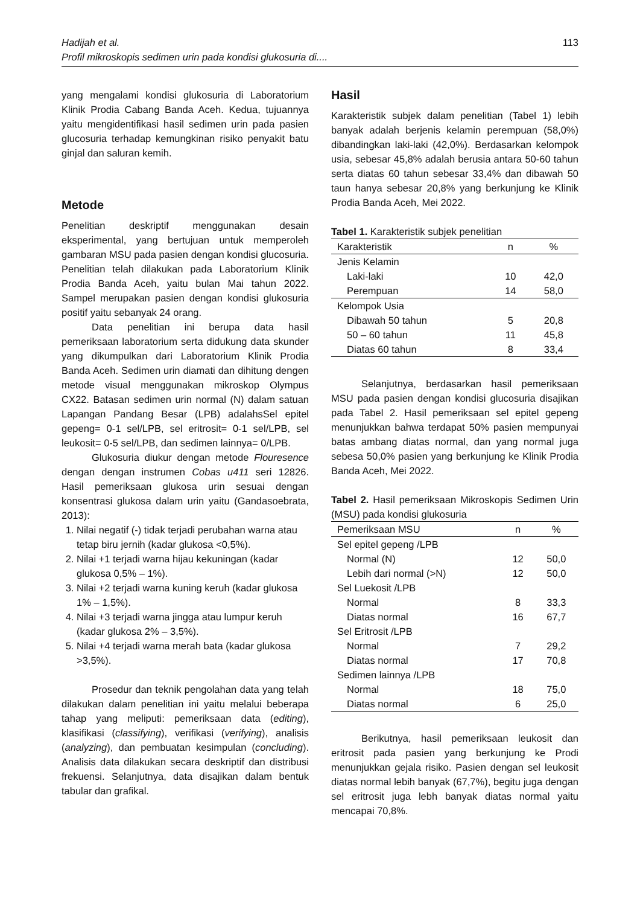Hadijah et al.
Profil mikroskopis sedimen urin pada kondisi glukosuria di....
113
yang mengalami kondisi glukosuria di Laboratorium Klinik Prodia Cabang Banda Aceh. Kedua, tujuannya yaitu mengidentifikasi hasil sedimen urin pada pasien glucosuria terhadap kemungkinan risiko penyakit batu ginjal dan saluran kemih.
Metode
Penelitian deskriptif menggunakan desain eksperimental, yang bertujuan untuk memperoleh gambaran MSU pada pasien dengan kondisi glucosuria. Penelitian telah dilakukan pada Laboratorium Klinik Prodia Banda Aceh, yaitu bulan Mai tahun 2022. Sampel merupakan pasien dengan kondisi glukosuria positif yaitu sebanyak 24 orang.
Data penelitian ini berupa data hasil pemeriksaan laboratorium serta didukung data skunder yang dikumpulkan dari Laboratorium Klinik Prodia Banda Aceh. Sedimen urin diamati dan dihitung dengen metode visual menggunakan mikroskop Olympus CX22. Batasan sedimen urin normal (N) dalam satuan Lapangan Pandang Besar (LPB) adalahsSel epitel gepeng= 0-1 sel/LPB, sel eritrosit= 0-1 sel/LPB, sel leukosit= 0-5 sel/LPB, dan sedimen lainnya= 0/LPB.
Glukosuria diukur dengan metode Flouresence dengan dengan instrumen Cobas u411 seri 12826. Hasil pemeriksaan glukosa urin sesuai dengan konsentrasi glukosa dalam urin yaitu (Gandasoebrata, 2013):
1. Nilai negatif (-) tidak terjadi perubahan warna atau tetap biru jernih (kadar glukosa <0,5%).
2. Nilai +1 terjadi warna hijau kekuningan (kadar glukosa 0,5% – 1%).
3. Nilai +2 terjadi warna kuning keruh (kadar glukosa 1% – 1,5%).
4. Nilai +3 terjadi warna jingga atau lumpur keruh (kadar glukosa 2% – 3,5%).
5. Nilai +4 terjadi warna merah bata (kadar glukosa >3,5%).
Prosedur dan teknik pengolahan data yang telah dilakukan dalam penelitian ini yaitu melalui beberapa tahap yang meliputi: pemeriksaan data (editing), klasifikasi (classifying), verifikasi (verifying), analisis (analyzing), dan pembuatan kesimpulan (concluding). Analisis data dilakukan secara deskriptif dan distribusi frekuensi. Selanjutnya, data disajikan dalam bentuk tabular dan grafikal.
Hasil
Karakteristik subjek dalam penelitian (Tabel 1) lebih banyak adalah berjenis kelamin perempuan (58,0%) dibandingkan laki-laki (42,0%). Berdasarkan kelompok usia, sebesar 45,8% adalah berusia antara 50-60 tahun serta diatas 60 tahun sebesar 33,4% dan dibawah 50 taun hanya sebesar 20,8% yang berkunjung ke Klinik Prodia Banda Aceh, Mei 2022.
Tabel 1. Karakteristik subjek penelitian
| Karakteristik | n | % |
| --- | --- | --- |
| Jenis Kelamin | | |
| Laki-laki | 10 | 42,0 |
| Perempuan | 14 | 58,0 |
| Kelompok Usia | | |
| Dibawah 50 tahun | 5 | 20,8 |
| 50 – 60 tahun | 11 | 45,8 |
| Diatas 60 tahun | 8 | 33,4 |
Selanjutnya, berdasarkan hasil pemeriksaan MSU pada pasien dengan kondisi glucosuria disajikan pada Tabel 2. Hasil pemeriksaan sel epitel gepeng menunjukkan bahwa terdapat 50% pasien mempunyai batas ambang diatas normal, dan yang normal juga sebesa 50,0% pasien yang berkunjung ke Klinik Prodia Banda Aceh, Mei 2022.
Tabel 2. Hasil pemeriksaan Mikroskopis Sedimen Urin (MSU) pada kondisi glukosuria
| Pemeriksaan MSU | n | % |
| --- | --- | --- |
| Sel epitel gepeng /LPB | | |
| Normal (N) | 12 | 50,0 |
| Lebih dari normal (>N) | 12 | 50,0 |
| Sel Luekosit /LPB | | |
| Normal | 8 | 33,3 |
| Diatas normal | 16 | 67,7 |
| Sel Eritrosit /LPB | | |
| Normal | 7 | 29,2 |
| Diatas normal | 17 | 70,8 |
| Sedimen lainnya /LPB | | |
| Normal | 18 | 75,0 |
| Diatas normal | 6 | 25,0 |
Berikutnya, hasil pemeriksaan leukosit dan eritrosit pada pasien yang berkunjung ke Prodi menunjukkan gejala risiko. Pasien dengan sel leukosit diatas normal lebih banyak (67,7%), begitu juga dengan sel eritrosit juga lebh banyak diatas normal yaitu mencapai 70,8%.